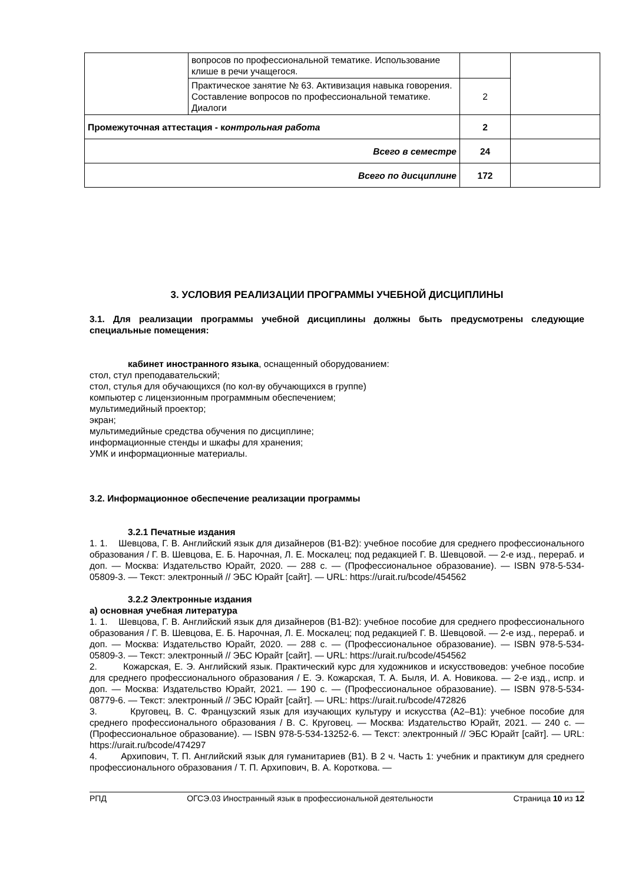| | вопросов по профессиональной тематике. Использование клише в речи учащегося. | | |
| | Практическое занятие № 63. Активизация навыка говорения. Составление вопросов по профессиональной тематике. Диалоги | 2 | |
| Промежуточная аттестация - к онтрольная работа | | 2 | |
| Всего в семестре | | 24 | |
| Всего по дисциплине | | 172 | |
3. УСЛОВИЯ РЕАЛИЗАЦИИ ПРОГРАММЫ УЧЕБНОЙ ДИСЦИПЛИНЫ
3.1. Для реализации программы учебной дисциплины должны быть предусмотрены следующие специальные помещения:
кабинет иностранного языка, оснащенный оборудованием:
стол, стул преподавательский;
стол, стулья для обучающихся (по кол-ву обучающихся в группе)
компьютер с лицензионным программным обеспечением;
мультимедийный проектор;
экран;
мультимедийные средства обучения по дисциплине;
информационные стенды и шкафы для хранения;
УМК и информационные материалы.
3.2. Информационное обеспечение реализации программы
3.2.1 Печатные издания
1. 1. Шевцова, Г. В. Английский язык для дизайнеров (B1-B2): учебное пособие для среднего профессионального образования / Г. В. Шевцова, Е. Б. Нарочная, Л. Е. Москалец; под редакцией Г. В. Шевцовой. — 2-е изд., перераб. и доп. — Москва: Издательство Юрайт, 2020. — 288 с. — (Профессиональное образование). — ISBN 978-5-534-05809-3. — Текст: электронный // ЭБС Юрайт [сайт]. — URL: https://urait.ru/bcode/454562
3.2.2 Электронные издания
а) основная учебная литература
1. 1. Шевцова, Г. В. Английский язык для дизайнеров (B1-B2): учебное пособие для среднего профессионального образования / Г. В. Шевцова, Е. Б. Нарочная, Л. Е. Москалец; под редакцией Г. В. Шевцовой. — 2-е изд., перераб. и доп. — Москва: Издательство Юрайт, 2020. — 288 с. — (Профессиональное образование). — ISBN 978-5-534-05809-3. — Текст: электронный // ЭБС Юрайт [сайт]. — URL: https://urait.ru/bcode/454562
2. Кожарская, Е. Э. Английский язык. Практический курс для художников и искусствоведов: учебное пособие для среднего профессионального образования / Е. Э. Кожарская, Т. А. Быля, И. А. Новикова. — 2-е изд., испр. и доп. — Москва: Издательство Юрайт, 2021. — 190 с. — (Профессиональное образование). — ISBN 978-5-534-08779-6. — Текст: электронный // ЭБС Юрайт [сайт]. — URL: https://urait.ru/bcode/472826
3. Круговец, В. С. Французский язык для изучающих культуру и искусства (А2–В1): учебное пособие для среднего профессионального образования / В. С. Круговец. — Москва: Издательство Юрайт, 2021. — 240 с. — (Профессиональное образование). — ISBN 978-5-534-13252-6. — Текст: электронный // ЭБС Юрайт [сайт]. — URL: https://urait.ru/bcode/474297
4. Архипович, Т. П. Английский язык для гуманитариев (B1). В 2 ч. Часть 1: учебник и практикум для среднего профессионального образования / Т. П. Архипович, В. А. Короткова. —
РПД ОГСЭ.03 Иностранный язык в профессиональной деятельности Страница 10 из 12